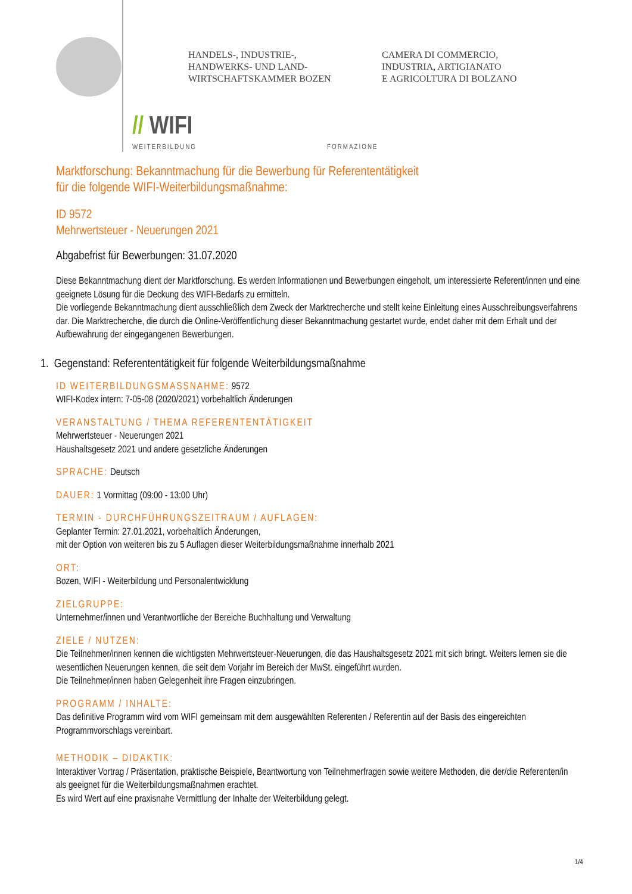HANDELS-, INDUSTRIE-,
HANDWERKS- UND LAND-
WIRTSCHAFTSKAMMER BOZEN
CAMERA DI COMMERCIO,
INDUSTRIA, ARTIGIANATO
E AGRICOLTURA DI BOLZANO
// WIFI
WEITERBILDUNG FORMAZIONE
Marktforschung: Bekanntmachung für die Bewerbung für Referententätigkeit
für die folgende WIFI-Weiterbildungsmaßnahme:
ID 9572
Mehrwertsteuer - Neuerungen 2021
Abgabefrist für Bewerbungen: 31.07.2020
Diese Bekanntmachung dient der Marktforschung. Es werden Informationen und Bewerbungen eingeholt, um interessierte Referent/innen und eine geeignete Lösung für die Deckung des WIFI-Bedarfs zu ermitteln.
Die vorliegende Bekanntmachung dient ausschließlich dem Zweck der Marktrecherche und stellt keine Einleitung eines Ausschreibungsverfahrens dar. Die Marktrecherche, die durch die Online-Veröffentlichung dieser Bekanntmachung gestartet wurde, endet daher mit dem Erhalt und der Aufbewahrung der eingegangenen Bewerbungen.
1. Gegenstand: Referententätigkeit für folgende Weiterbildungsmaßnahme
ID WEITERBILDUNGSMASSNAHME: 9572
WIFI-Kodex intern: 7-05-08 (2020/2021) vorbehaltlich Änderungen
VERANSTALTUNG / THEMA REFERENTENTÄTIGKEIT
Mehrwertsteuer - Neuerungen 2021
Haushaltsgesetz 2021 und andere gesetzliche Änderungen
SPRACHE: Deutsch
DAUER: 1 Vormittag (09:00 - 13:00 Uhr)
TERMIN - DURCHFÜHRUNGSZEITRAUM / AUFLAGEN:
Geplanter Termin: 27.01.2021, vorbehaltlich Änderungen,
mit der Option von weiteren bis zu 5 Auflagen dieser Weiterbildungsmaßnahme innerhalb 2021
ORT:
Bozen, WIFI - Weiterbildung und Personalentwicklung
ZIELGRUPPE:
Unternehmer/innen und Verantwortliche der Bereiche Buchhaltung und Verwaltung
ZIELE / NUTZEN:
Die Teilnehmer/innen kennen die wichtigsten Mehrwertsteuer-Neuerungen, die das Haushaltsgesetz 2021 mit sich bringt. Weiters lernen sie die wesentlichen Neuerungen kennen, die seit dem Vorjahr im Bereich der MwSt. eingeführt wurden.
Die Teilnehmer/innen haben Gelegenheit ihre Fragen einzubringen.
PROGRAMM / INHALTE:
Das definitive Programm wird vom WIFI gemeinsam mit dem ausgewählten Referenten / Referentin auf der Basis des eingereichten Programmvorschlags vereinbart.
METHODIK – DIDAKTIK:
Interaktiver Vortrag / Präsentation, praktische Beispiele, Beantwortung von Teilnehmerfragen sowie weitere Methoden, die der/die Referenten/in als geeignet für die Weiterbildungsmaßnahmen erachtet.
Es wird Wert auf eine praxisnahe Vermittlung der Inhalte der Weiterbildung gelegt.
1/4